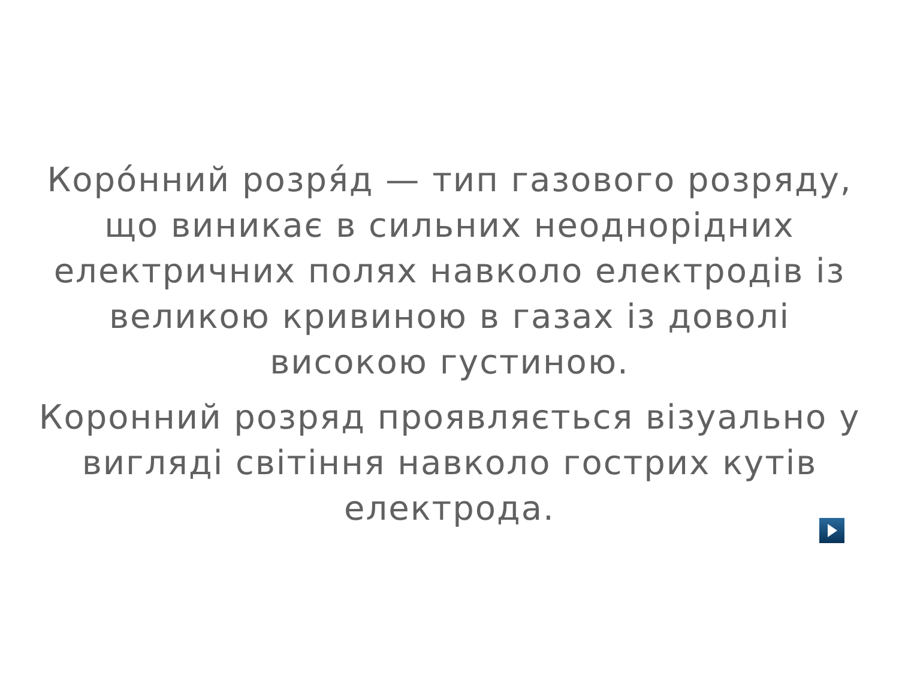Коро́нний розря́д — тип газового розряду, що виникає в сильних неоднорідних електричних полях навколо електродів із великою кривиною в газах із доволі високою густиною.
Коронний розряд проявляється візуально у вигляді світіння навколо гострих кутів електрода.